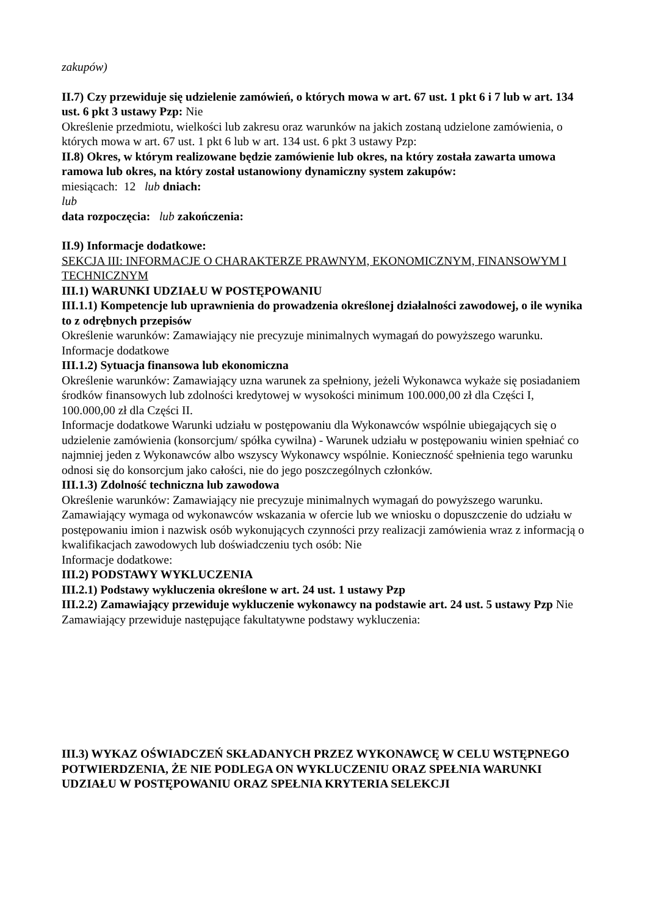zakupów)
II.7) Czy przewiduje się udzielenie zamówień, o których mowa w art. 67 ust. 1 pkt 6 i 7 lub w art. 134 ust. 6 pkt 3 ustawy Pzp: Nie
Określenie przedmiotu, wielkości lub zakresu oraz warunków na jakich zostaną udzielone zamówienia, o których mowa w art. 67 ust. 1 pkt 6 lub w art. 134 ust. 6 pkt 3 ustawy Pzp:
II.8) Okres, w którym realizowane będzie zamówienie lub okres, na który została zawarta umowa ramowa lub okres, na który został ustanowiony dynamiczny system zakupów:
miesiącach: 12 lub dniach:
lub
data rozpoczęcia: lub zakończenia:
II.9) Informacje dodatkowe:
SEKCJA III: INFORMACJE O CHARAKTERZE PRAWNYM, EKONOMICZNYM, FINANSOWYM I TECHNICZNYM
III.1) WARUNKI UDZIAŁU W POSTĘPOWANIU
III.1.1) Kompetencje lub uprawnienia do prowadzenia określonej działalności zawodowej, o ile wynika to z odrębnych przepisów
Określenie warunków: Zamawiający nie precyzuje minimalnych wymagań do powyższego warunku.
Informacje dodatkowe
III.1.2) Sytuacja finansowa lub ekonomiczna
Określenie warunków: Zamawiający uzna warunek za spełniony, jeżeli Wykonawca wykaże się posiadaniem środków finansowych lub zdolności kredytowej w wysokości minimum 100.000,00 zł dla Części I, 100.000,00 zł dla Części II.
Informacje dodatkowe Warunki udziału w postępowaniu dla Wykonawców wspólnie ubiegających się o udzielenie zamówienia (konsorcjum/ spółka cywilna) - Warunek udziału w postępowaniu winien spełniać co najmniej jeden z Wykonawców albo wszyscy Wykonawcy wspólnie. Konieczność spełnienia tego warunku odnosi się do konsorcjum jako całości, nie do jego poszczególnych członków.
III.1.3) Zdolność techniczna lub zawodowa
Określenie warunków: Zamawiający nie precyzuje minimalnych wymagań do powyższego warunku.
Zamawiający wymaga od wykonawców wskazania w ofercie lub we wniosku o dopuszczenie do udziału w postępowaniu imion i nazwisk osób wykonujących czynności przy realizacji zamówienia wraz z informacją o kwalifikacjach zawodowych lub doświadczeniu tych osób: Nie
Informacje dodatkowe:
III.2) PODSTAWY WYKLUCZENIA
III.2.1) Podstawy wykluczenia określone w art. 24 ust. 1 ustawy Pzp
III.2.2) Zamawiający przewiduje wykluczenie wykonawcy na podstawie art. 24 ust. 5 ustawy Pzp Nie Zamawiający przewiduje następujące fakultatywne podstawy wykluczenia:
III.3) WYKAZ OŚWIADCZEŃ SKŁADANYCH PRZEZ WYKONAWCĘ W CELU WSTĘPNEGO POTWIERDZENIA, ŻE NIE PODLEGA ON WYKLUCZENIU ORAZ SPEŁNIA WARUNKI UDZIAŁU W POSTĘPOWANIU ORAZ SPEŁNIA KRYTERIA SELEKCJI